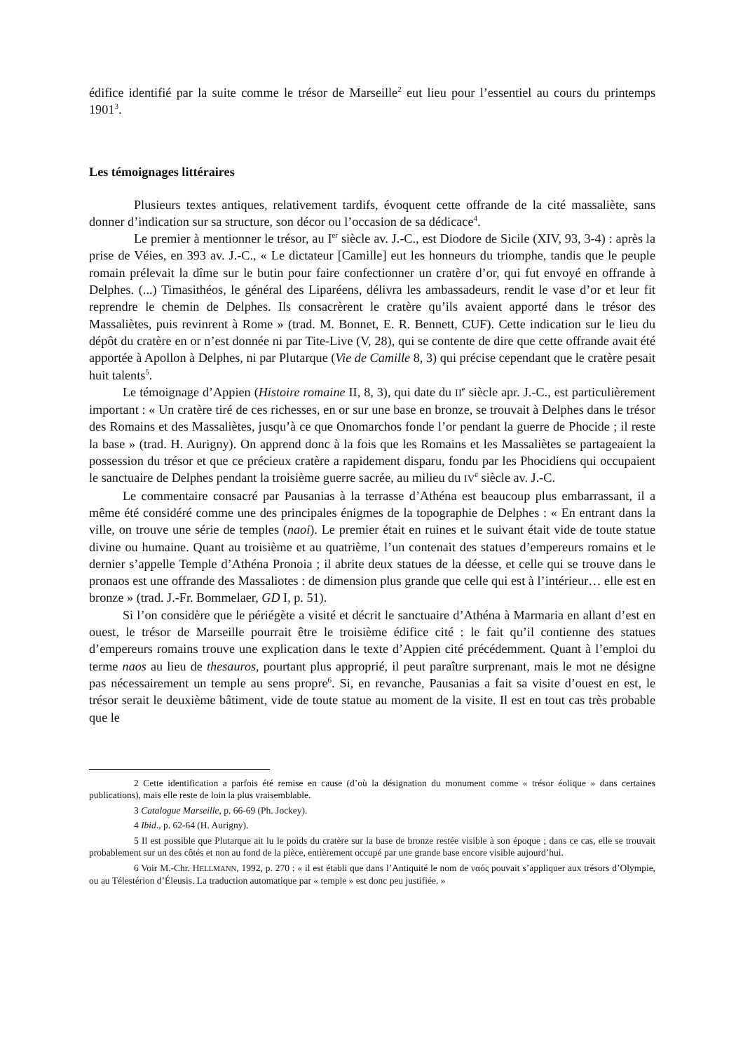édifice identifié par la suite comme le trésor de Marseille<sup>2</sup> eut lieu pour l’essentiel au cours du printemps 1901<sup>3</sup>.
Les témoignages littéraires
Plusieurs textes antiques, relativement tardifs, évoquent cette offrande de la cité massaliète, sans donner d’indication sur sa structure, son décor ou l’occasion de sa dédicace<sup>4</sup>.
Le premier à mentionner le trésor, au I<sup>er</sup> siècle av. J.-C., est Diodore de Sicile (XIV, 93, 3-4) : après la prise de Véies, en 393 av. J.-C., « Le dictateur [Camille] eut les honneurs du triomphe, tandis que le peuple romain prélevait la dîme sur le butin pour faire confectionner un cratère d’or, qui fut envoyé en offrande à Delphes. (...) Timasithéos, le général des Liparéens, délivra les ambassadeurs, rendit le vase d’or et leur fit reprendre le chemin de Delphes. Ils consacrèrent le cratère qu’ils avaient apporté dans le trésor des Massaliètes, puis revinrent à Rome » (trad. M. Bonnet, E. R. Bennett, CUF). Cette indication sur le lieu du dépôt du cratère en or n’est donnée ni par Tite-Live (V, 28), qui se contente de dire que cette offrande avait été apportée à Apollon à Delphes, ni par Plutarque (Vie de Camille 8, 3) qui précise cependant que le cratère pesait huit talents<sup>5</sup>.
Le témoignage d’Appien (Histoire romaine II, 8, 3), qui date du II<sup>e</sup> siècle apr. J.-C., est particulièrement important : « Un cratère tiré de ces richesses, en or sur une base en bronze, se trouvait à Delphes dans le trésor des Romains et des Massaliètes, jusqu’à ce que Onomarchos fonde l’or pendant la guerre de Phocide ; il reste la base » (trad. H. Aurigny). On apprend donc à la fois que les Romains et les Massaliètes se partageaient la possession du trésor et que ce précieux cratère a rapidement disparu, fondu par les Phocidiens qui occupaient le sanctuaire de Delphes pendant la troisième guerre sacrée, au milieu du IV<sup>e</sup> siècle av. J.-C.
Le commentaire consacré par Pausanias à la terrasse d’Athéna est beaucoup plus embarrassant, il a même été considéré comme une des principales énigmes de la topographie de Delphes : « En entrant dans la ville, on trouve une série de temples (naoi). Le premier était en ruines et le suivant était vide de toute statue divine ou humaine. Quant au troisième et au quatrième, l’un contenait des statues d’empereurs romains et le dernier s’appelle Temple d’Athéna Pronoia ; il abrite deux statues de la déesse, et celle qui se trouve dans le pronaos est une offrande des Massaliotes : de dimension plus grande que celle qui est à l’intérieur… elle est en bronze » (trad. J.-Fr. Bommelaer, GD I, p. 51).
Si l’on considère que le périégète a visité et décrit le sanctuaire d’Athéna à Marmaria en allant d’est en ouest, le trésor de Marseille pourrait être le troisième édifice cité : le fait qu’il contienne des statues d’empereurs romains trouve une explication dans le texte d’Appien cité précédemment. Quant à l’emploi du terme naos au lieu de thesauros, pourtant plus approprié, il peut paraître surprenant, mais le mot ne désigne pas nécessairement un temple au sens propre<sup>6</sup>. Si, en revanche, Pausanias a fait sa visite d’ouest en est, le trésor serait le deuxième bâtiment, vide de toute statue au moment de la visite. Il est en tout cas très probable que le
2 Cette identification a parfois été remise en cause (d’où la désignation du monument comme « trésor éolique » dans certaines publications), mais elle reste de loin la plus vraisemblable.
3 Catalogue Marseille, p. 66-69 (Ph. Jockey).
4 Ibid., p. 62-64 (H. Aurigny).
5 Il est possible que Plutarque ait lu le poids du cratère sur la base de bronze restée visible à son époque ; dans ce cas, elle se trouvait probablement sur un des côtés et non au fond de la pièce, entièrement occupé par une grande base encore visible aujourd’hui.
6 Voir M.-Chr. HELLMANN, 1992, p. 270 : « il est établi que dans l’Antiquité le nom de ναός pouvait s’appliquer aux trésors d’Olympie, ou au Télestérion d’Éleusis. La traduction automatique par « temple » est donc peu justifiée. »